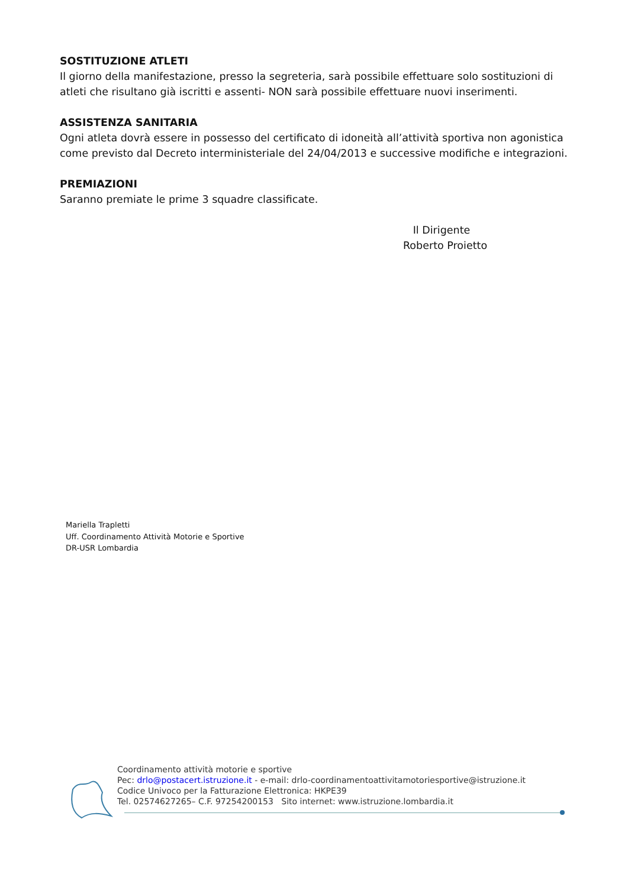SOSTITUZIONE ATLETI
Il giorno della manifestazione, presso la segreteria, sarà possibile effettuare solo sostituzioni di atleti che risultano già iscritti e assenti- NON sarà possibile effettuare nuovi inserimenti.
ASSISTENZA SANITARIA
Ogni atleta dovrà essere in possesso del certificato di idoneità all’attività sportiva non agonistica come previsto dal Decreto interministeriale del 24/04/2013 e successive modifiche e integrazioni.
PREMIAZIONI
Saranno premiate le prime 3 squadre classificate.
Il Dirigente
Roberto Proietto
Mariella Trapletti
Uff. Coordinamento Attività Motorie e Sportive
DR-USR Lombardia
Coordinamento attività motorie e sportive
Pec: drlo@postacert.istruzione.it - e-mail: drlo-coordinamentoattivitamotoriesportive@istruzione.it
Codice Univoco per la Fatturazione Elettronica: HKPE39
Tel. 02574627265– C.F. 97254200153 Sito internet: www.istruzione.lombardia.it